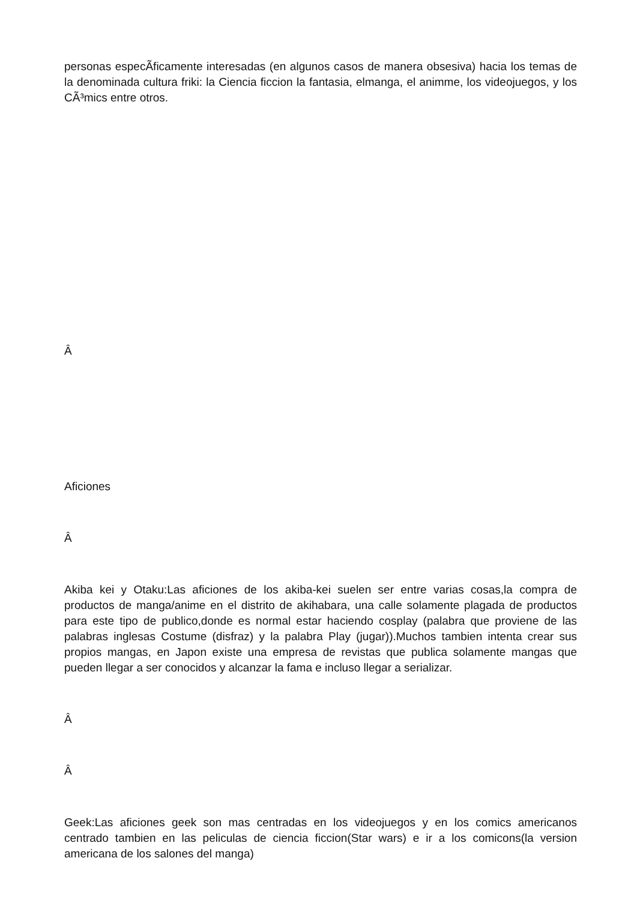personas especÃ­ficamente interesadas (en algunos casos de manera obsesiva) hacia los temas de la denominada cultura friki: la Ciencia ficcion la fantasia, elmanga, el animme, los videojuegos, y los CÃ³mics entre otros.
Â
Aficiones
Â
Akiba kei y Otaku:Las aficiones de los akiba-kei suelen ser entre varias cosas,la compra de productos de manga/anime en el distrito de akihabara, una calle solamente plagada de productos para este tipo de publico,donde es normal estar haciendo cosplay (palabra que proviene de las palabras inglesas Costume (disfraz) y la palabra Play (jugar)).Muchos tambien intenta crear sus propios mangas, en Japon existe una empresa de revistas que publica solamente mangas que pueden llegar a ser conocidos y alcanzar la fama e incluso llegar a serializar.
Â
Â
Geek:Las aficiones geek son mas centradas en los videojuegos y en los comics americanos centrado tambien en las peliculas de ciencia ficcion(Star wars) e ir a los comicons(la version americana de los salones del manga)